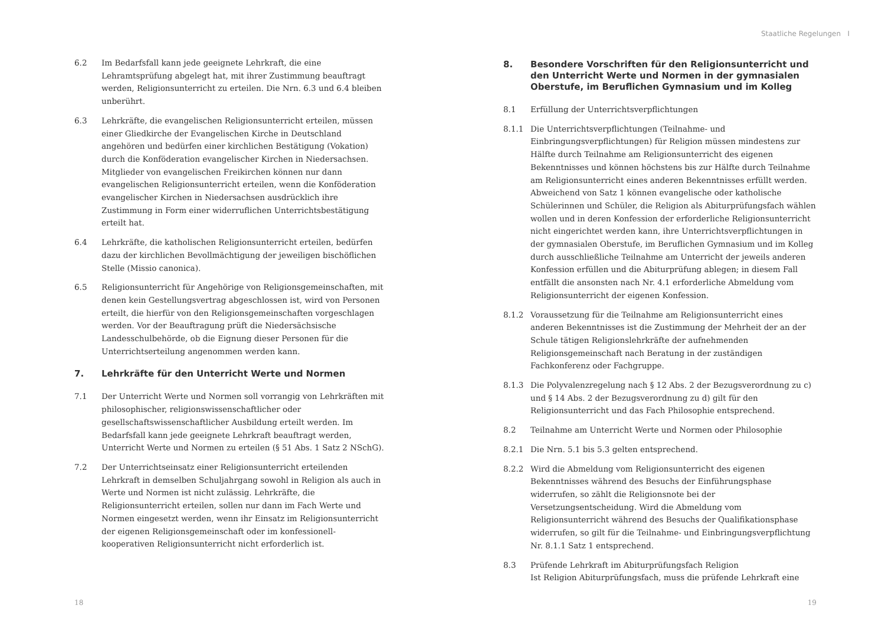6.2 Im Bedarfsfall kann jede geeignete Lehrkraft, die eine Lehramtsprüfung abgelegt hat, mit ihrer Zustimmung beauftragt werden, Religionsunterricht zu erteilen. Die Nrn. 6.3 und 6.4 bleiben unberührt.
6.3 Lehrkräfte, die evangelischen Religionsunterricht erteilen, müssen einer Gliedkirche der Evangelischen Kirche in Deutschland angehören und bedürfen einer kirchlichen Bestätigung (Vokation) durch die Konföderation evangelischer Kirchen in Niedersachsen. Mitglieder von evangelischen Freikirchen können nur dann evangelischen Religionsunterricht erteilen, wenn die Konföderation evangelischer Kirchen in Niedersachsen ausdrücklich ihre Zustimmung in Form einer widerruflichen Unterrichtsbestätigung erteilt hat.
6.4 Lehrkräfte, die katholischen Religionsunterricht erteilen, bedürfen dazu der kirchlichen Bevollmächtigung der jeweiligen bischöflichen Stelle (Missio canonica).
6.5 Religionsunterricht für Angehörige von Religionsgemeinschaften, mit denen kein Gestellungsvertrag abgeschlossen ist, wird von Personen erteilt, die hierfür von den Religionsgemeinschaften vorgeschlagen werden. Vor der Beauftragung prüft die Niedersächsische Landesschulbehörde, ob die Eignung dieser Personen für die Unterrichtserteilung angenommen werden kann.
7. Lehrkräfte für den Unterricht Werte und Normen
7.1 Der Unterricht Werte und Normen soll vorrangig von Lehrkräften mit philosophischer, religionswissenschaftlicher oder gesellschaftswissenschaftlicher Ausbildung erteilt werden. Im Bedarfsfall kann jede geeignete Lehrkraft beauftragt werden, Unterricht Werte und Normen zu erteilen (§ 51 Abs. 1 Satz 2 NSchG).
7.2 Der Unterrichtseinsatz einer Religionsunterricht erteilenden Lehrkraft in demselben Schuljahrgang sowohl in Religion als auch in Werte und Normen ist nicht zulässig. Lehrkräfte, die Religionsunterricht erteilen, sollen nur dann im Fach Werte und Normen eingesetzt werden, wenn ihr Einsatz im Religionsunterricht der eigenen Religionsgemeinschaft oder im konfessionell-kooperativen Religionsunterricht nicht erforderlich ist.
18
Staatliche Regelungen I
8. Besondere Vorschriften für den Religionsunterricht und den Unterricht Werte und Normen in der gymnasialen Oberstufe, im Beruflichen Gymnasium und im Kolleg
8.1 Erfüllung der Unterrichtsverpflichtungen
8.1.1 Die Unterrichtsverpflichtungen (Teilnahme- und Einbringungsverpflichtungen) für Religion müssen mindestens zur Hälfte durch Teilnahme am Religionsunterricht des eigenen Bekenntnisses und können höchstens bis zur Hälfte durch Teilnahme am Religionsunterricht eines anderen Bekenntnisses erfüllt werden. Abweichend von Satz 1 können evangelische oder katholische Schülerinnen und Schüler, die Religion als Abiturprüfungsfach wählen wollen und in deren Konfession der erforderliche Religionsunterricht nicht eingerichtet werden kann, ihre Unterrichtsverpflichtungen in der gymnasialen Oberstufe, im Beruflichen Gymnasium und im Kolleg durch ausschließliche Teilnahme am Unterricht der jeweils anderen Konfession erfüllen und die Abiturprüfung ablegen; in diesem Fall entfällt die ansonsten nach Nr. 4.1 erforderliche Abmeldung vom Religionsunterricht der eigenen Konfession.
8.1.2 Voraussetzung für die Teilnahme am Religionsunterricht eines anderen Bekenntnisses ist die Zustimmung der Mehrheit der an der Schule tätigen Religionslehrkräfte der aufnehmenden Religionsgemeinschaft nach Beratung in der zuständigen Fachkonferenz oder Fachgruppe.
8.1.3 Die Polyvalenzregelung nach § 12 Abs. 2 der Bezugsverordnung zu c) und § 14 Abs. 2 der Bezugsverordnung zu d) gilt für den Religionsunterricht und das Fach Philosophie entsprechend.
8.2 Teilnahme am Unterricht Werte und Normen oder Philosophie
8.2.1 Die Nrn. 5.1 bis 5.3 gelten entsprechend.
8.2.2 Wird die Abmeldung vom Religionsunterricht des eigenen Bekenntnisses während des Besuchs der Einführungsphase widerrufen, so zählt die Religionsnote bei der Versetzungsentscheidung. Wird die Abmeldung vom Religionsunterricht während des Besuchs der Qualifikationsphase widerrufen, so gilt für die Teilnahme- und Einbringungsverpflichtung Nr. 8.1.1 Satz 1 entsprechend.
8.3 Prüfende Lehrkraft im Abiturprüfungsfach Religion
Ist Religion Abiturprüfungsfach, muss die prüfende Lehrkraft eine
19